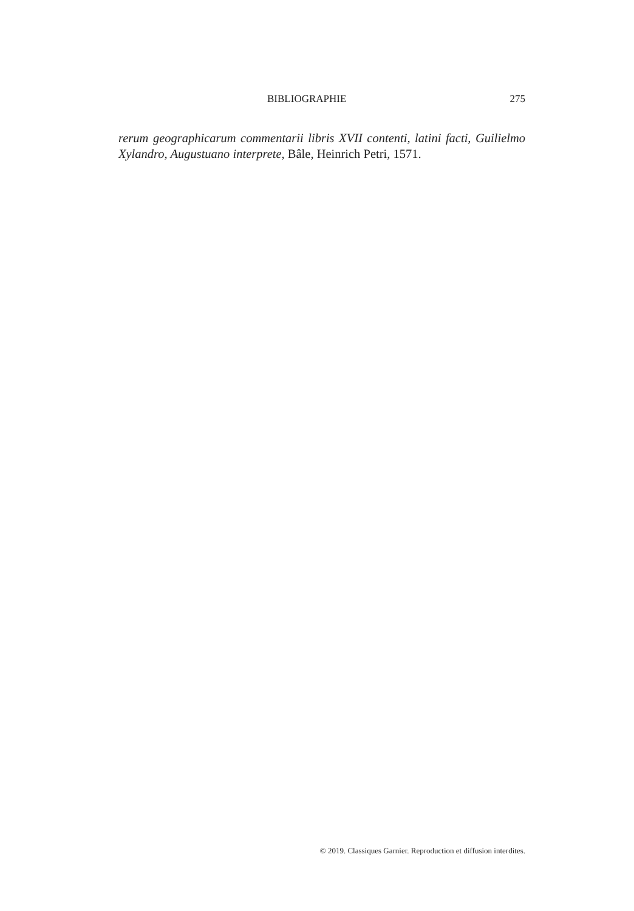BIBLIOGRAPHIE 275
rerum geographicarum commentarii libris XVII contenti, latini facti, Guilielmo Xylandro, Augustuano interprete, Bâle, Heinrich Petri, 1571.
© 2019. Classiques Garnier. Reproduction et diffusion interdites.